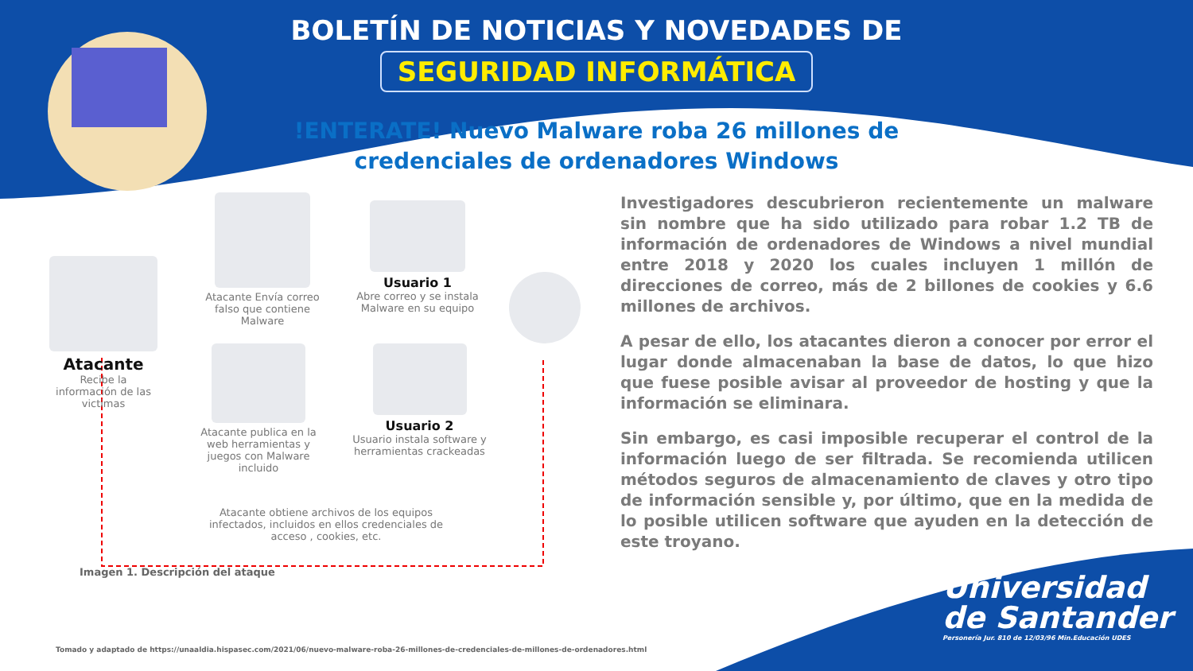BOLETÍN DE NOTICIAS Y NOVEDADES DE
SEGURIDAD INFORMÁTICA
!ENTERATE! Nuevo Malware roba 26 millones de
credenciales de ordenadores Windows
Atacante
Recibe la información de las victimas
Atacante Envía correo falso que contiene Malware
Usuario 1
Abre correo y se instala Malware en su equipo
Atacante publica en la web herramientas y juegos con Malware incluido
Usuario 2
Usuario instala software y herramientas crackeadas
Atacante obtiene archivos de los equipos infectados, incluidos en ellos credenciales de acceso , cookies, etc.
Imagen 1. Descripción del ataque
Investigadores descubrieron recientemente un malware sin nombre que ha sido utilizado para robar 1.2 TB de información de ordenadores de Windows a nivel mundial entre 2018 y 2020 los cuales incluyen 1 millón de direcciones de correo, más de 2 billones de cookies y 6.6 millones de archivos.
A pesar de ello, los atacantes dieron a conocer por error el lugar donde almacenaban la base de datos, lo que hizo que fuese posible avisar al proveedor de hosting y que la información se eliminara.
Sin embargo, es casi imposible recuperar el control de la información luego de ser filtrada. Se recomienda utilicen métodos seguros de almacenamiento de claves y otro tipo de información sensible y, por último, que en la medida de lo posible utilicen software que ayuden en la detección de este troyano.
Tomado y adaptado de https://unaaldia.hispasec.com/2021/06/nuevo-malware-roba-26-millones-de-credenciales-de-millones-de-ordenadores.html
Universidad
de Santander
Personería Jur. 810 de 12/03/96 Min.Educación UDES